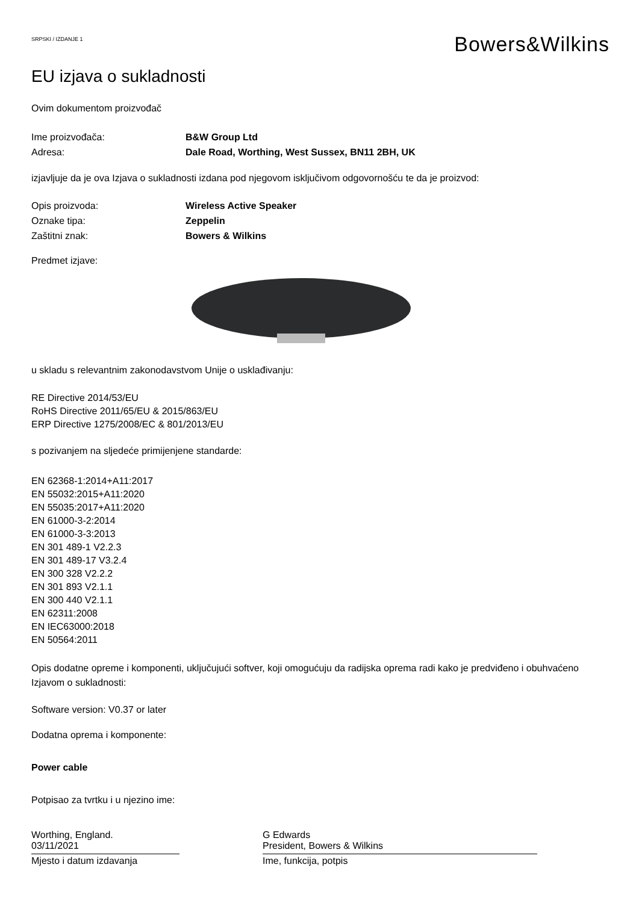SRPSKI / IZDANJE 1
Bowers&Wilkins
EU izjava o sukladnosti
Ovim dokumentom proizvođač
Ime proizvođača: B&W Group Ltd
Adresa: Dale Road, Worthing, West Sussex, BN11 2BH, UK
izjavljuje da je ova Izjava o sukladnosti izdana pod njegovom isključivom odgovornošću te da je proizvod:
Opis proizvoda: Wireless Active Speaker
Oznake tipa: Zeppelin
Zaštitni znak: Bowers & Wilkins
Predmet izjave:
u skladu s relevantnim zakonodavstvom Unije o usklađivanju:
RE Directive 2014/53/EU
RoHS Directive 2011/65/EU & 2015/863/EU
ERP Directive 1275/2008/EC & 801/2013/EU
s pozivanjem na sljedeće primijenjene standarde:
EN 62368-1:2014+A11:2017
EN 55032:2015+A11:2020
EN 55035:2017+A11:2020
EN 61000-3-2:2014
EN 61000-3-3:2013
EN 301 489-1 V2.2.3
EN 301 489-17 V3.2.4
EN 300 328 V2.2.2
EN 301 893 V2.1.1
EN 300 440 V2.1.1
EN 62311:2008
EN IEC63000:2018
EN 50564:2011
Opis dodatne opreme i komponenti, uključujući softver, koji omogućuju da radijska oprema radi kako je predviđeno i obuhvaćeno Izjavom o sukladnosti:
Software version: V0.37 or later
Dodatna oprema i komponente:
Power cable
Potpisao za tvrtku i u njezino ime:
Worthing, England.
03/11/2021
Mjesto i datum izdavanja
G Edwards
President, Bowers & Wilkins
Ime, funkcija, potpis